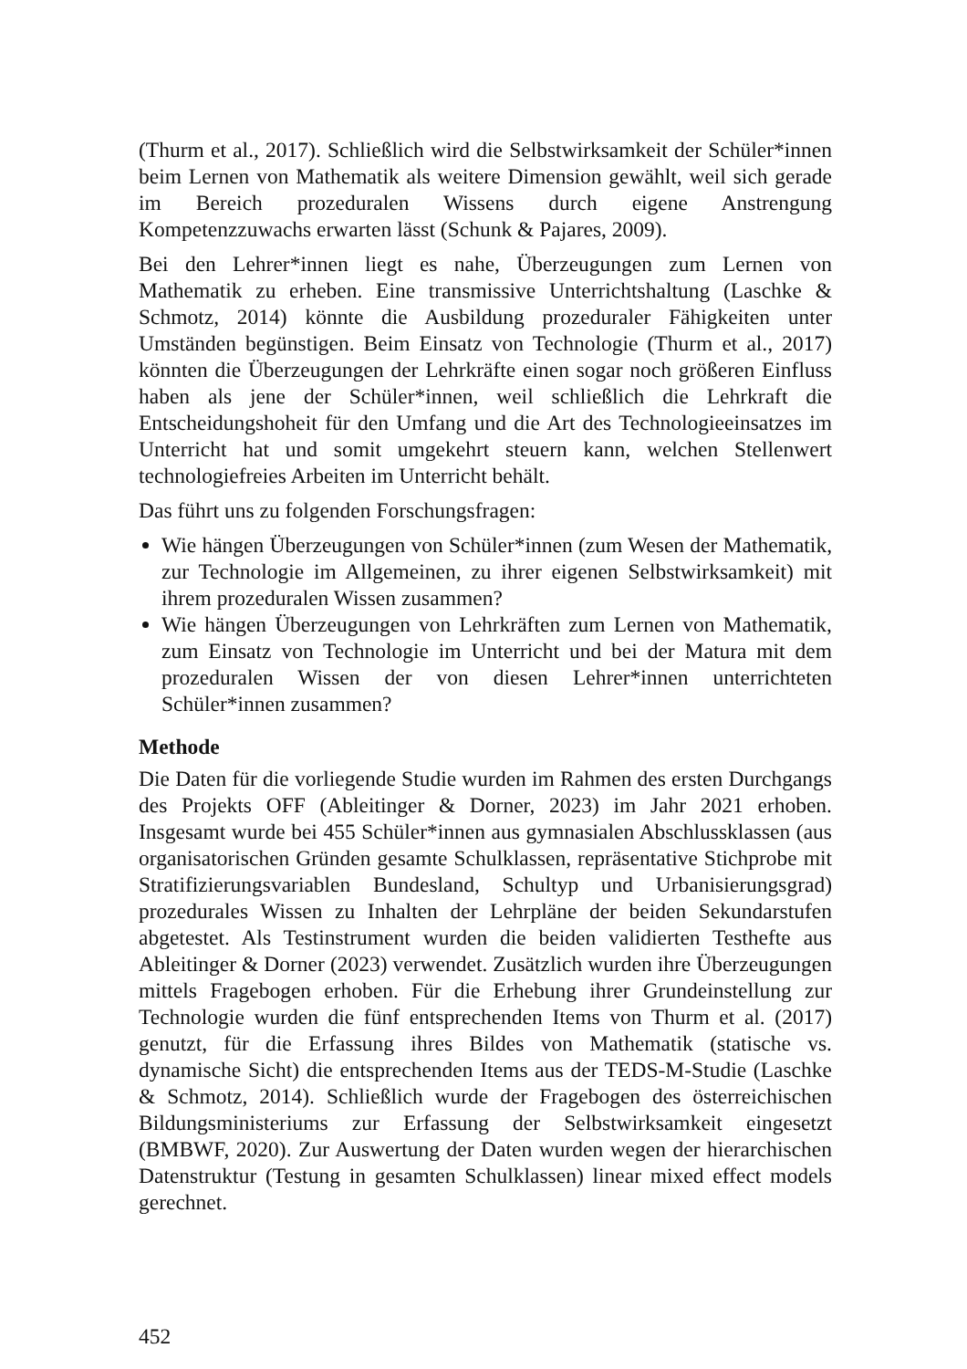(Thurm et al., 2017). Schließlich wird die Selbstwirksamkeit der Schüler*innen beim Lernen von Mathematik als weitere Dimension gewählt, weil sich gerade im Bereich prozeduralen Wissens durch eigene Anstrengung Kompetenzzuwachs erwarten lässt (Schunk & Pajares, 2009).
Bei den Lehrer*innen liegt es nahe, Überzeugungen zum Lernen von Mathematik zu erheben. Eine transmissive Unterrichtshaltung (Laschke & Schmotz, 2014) könnte die Ausbildung prozeduraler Fähigkeiten unter Umständen begünstigen. Beim Einsatz von Technologie (Thurm et al., 2017) könnten die Überzeugungen der Lehrkräfte einen sogar noch größeren Einfluss haben als jene der Schüler*innen, weil schließlich die Lehrkraft die Entscheidungshoheit für den Umfang und die Art des Technologieeinsatzes im Unterricht hat und somit umgekehrt steuern kann, welchen Stellenwert technologiefreies Arbeiten im Unterricht behält.
Das führt uns zu folgenden Forschungsfragen:
Wie hängen Überzeugungen von Schüler*innen (zum Wesen der Mathematik, zur Technologie im Allgemeinen, zu ihrer eigenen Selbstwirksamkeit) mit ihrem prozeduralen Wissen zusammen?
Wie hängen Überzeugungen von Lehrkräften zum Lernen von Mathematik, zum Einsatz von Technologie im Unterricht und bei der Matura mit dem prozeduralen Wissen der von diesen Lehrer*innen unterrichteten Schüler*innen zusammen?
Methode
Die Daten für die vorliegende Studie wurden im Rahmen des ersten Durchgangs des Projekts OFF (Ableitinger & Dorner, 2023) im Jahr 2021 erhoben. Insgesamt wurde bei 455 Schüler*innen aus gymnasialen Abschlussklassen (aus organisatorischen Gründen gesamte Schulklassen, repräsentative Stichprobe mit Stratifizierungsvariablen Bundesland, Schultyp und Urbanisierungsgrad) prozedurales Wissen zu Inhalten der Lehrpläne der beiden Sekundarstufen abgetestet. Als Testinstrument wurden die beiden validierten Testhefte aus Ableitinger & Dorner (2023) verwendet. Zusätzlich wurden ihre Überzeugungen mittels Fragebogen erhoben. Für die Erhebung ihrer Grundeinstellung zur Technologie wurden die fünf entsprechenden Items von Thurm et al. (2017) genutzt, für die Erfassung ihres Bildes von Mathematik (statische vs. dynamische Sicht) die entsprechenden Items aus der TEDS-M-Studie (Laschke & Schmotz, 2014). Schließlich wurde der Fragebogen des österreichischen Bildungsministeriums zur Erfassung der Selbstwirksamkeit eingesetzt (BMBWF, 2020). Zur Auswertung der Daten wurden wegen der hierarchischen Datenstruktur (Testung in gesamten Schulklassen) linear mixed effect models gerechnet.
452